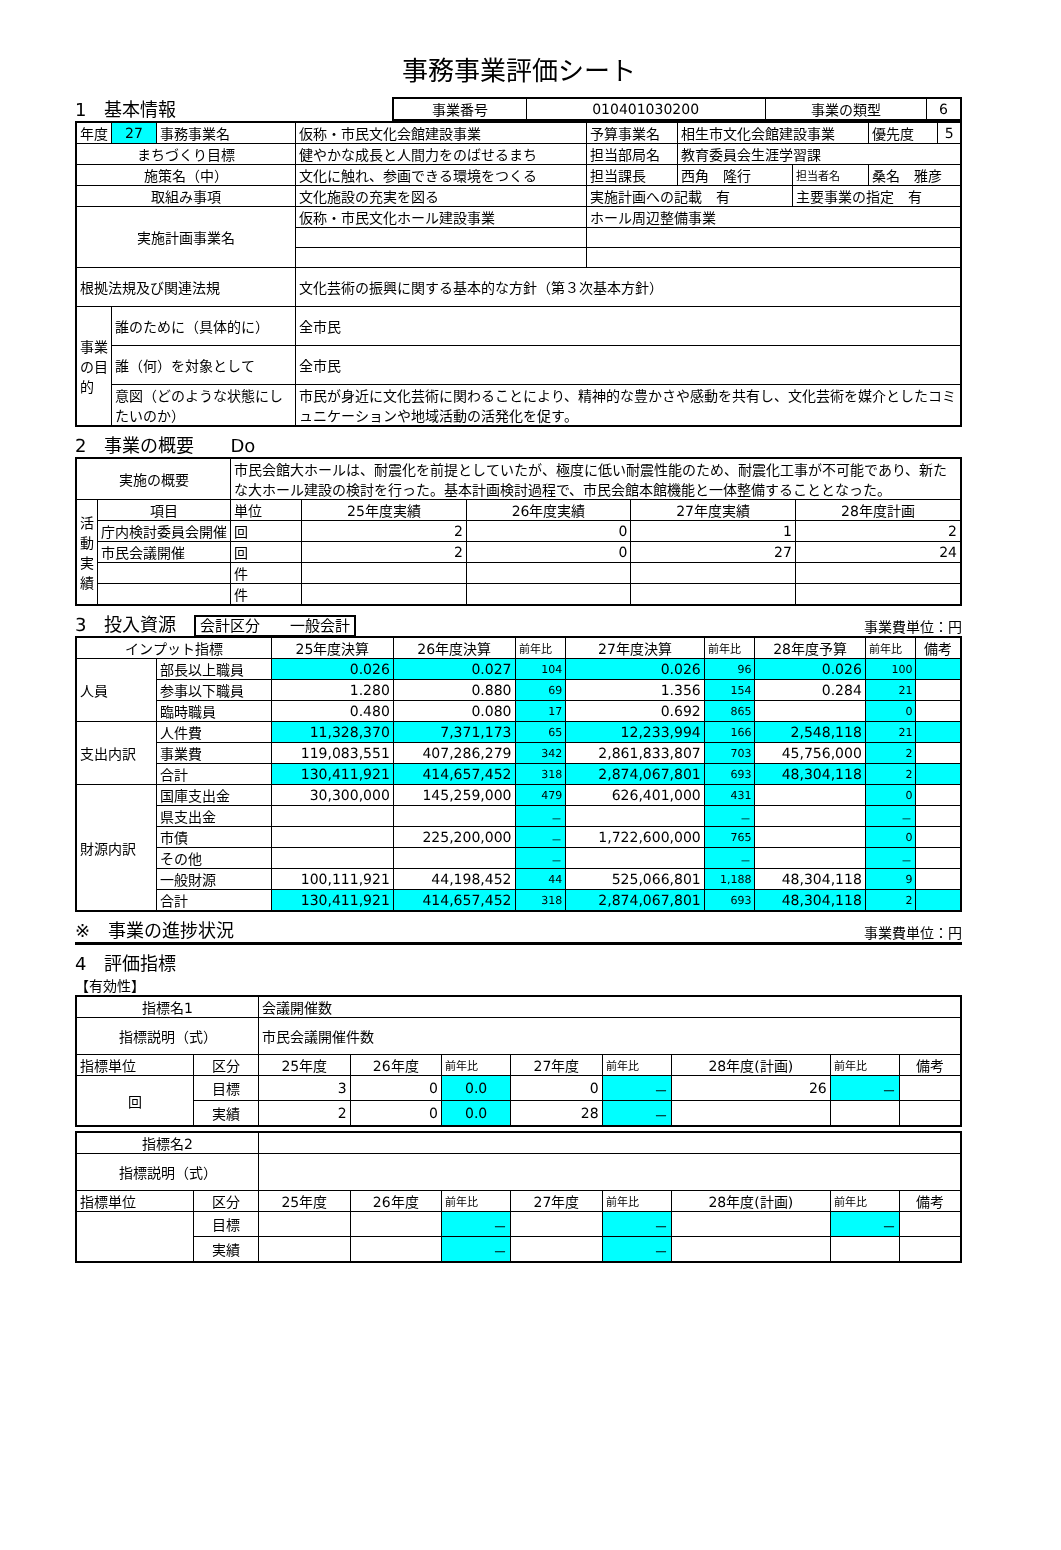事務事業評価シート
1　基本情報
| 事業番号 | 010401030200 | 事業の類型 | 6 |
| 年度 | 27 | 事務事業名 | 仮称・市民文化会館建設事業 | 予算事業名 | 相生市文化会館建設事業 | | 優先度 | 5 |
| まちづくり目標 | | | 健やかな成長と人間力をのばせるまち | 担当部局名 | 教育委員会生涯学習課 | | | |
| 施策名（中） | | | 文化に触れ、参画できる環境をつくる | 担当課長 | 西角 隆行 | 担当者名 | 桑名 雅彦 | |
| 取組み事項 | | | 文化施設の充実を図る | 実施計画への記載 有 | | 主要事業の指定 有 | | |
| 実施計画事業名 | | | 仮称・市民文化ホール建設事業 | ホール周辺整備事業 | | | | |
| 根拠法規及び関連法規 | | | 文化芸術の振興に関する基本的な方針（第３次基本方針） | | | | | |
| 事業の目的 | 誰のために（具体的に） | | 全市民 | | | | | |
| | 誰（何）を対象として | | 全市民 | | | | | |
| | 意図（どのような状態にしたいのか） | | 市民が身近に文化芸術に関わることにより、精神的な豊かさや感動を共有し、文化芸術を媒介としたコミュニケーションや地域活動の活発化を促す。 | | | | | |
2　事業の概要　　Do
| 実施の概要 | | 市民会館大ホールは、耐震化を前提としていたが、極度に低い耐震性能のため、耐震化工事が不可能であり、新たな大ホール建設の検討を行った。基本計画検討過程で、市民会館本館機能と一体整備することとなった。 | | | | |
| 活動実績 | 項目 | 単位 | 25年度実績 | 26年度実績 | 27年度実績 | 28年度計画 |
| | 庁内検討委員会開催 | 回 | 2 | 0 | 1 | 2 |
| | 市民会議開催 | 回 | 2 | 0 | 27 | 24 |
| | | 件 | | | | |
| | | 件 | | | | |
3　投入資源　会計区分　　一般会計
事業費単位：円
| インプット指標 | | 25年度決算 | 26年度決算 | 前年比 | 27年度決算 | 前年比 | 28年度予算 | 前年比 | 備考 |
| 人員 | 部長以上職員 | 0.026 | 0.027 | 104 | 0.026 | 96 | 0.026 | 100 | |
| | 参事以下職員 | 1.280 | 0.880 | 69 | 1.356 | 154 | 0.284 | 21 | |
| | 臨時職員 | 0.480 | 0.080 | 17 | 0.692 | 865 | | 0 | |
| 支出内訳 | 人件費 | 11,328,370 | 7,371,173 | 65 | 12,233,994 | 166 | 2,548,118 | 21 | |
| | 事業費 | 119,083,551 | 407,286,279 | 342 | 2,861,833,807 | 703 | 45,756,000 | 2 | |
| | 合計 | 130,411,921 | 414,657,452 | 318 | 2,874,067,801 | 693 | 48,304,118 | 2 | |
| 財源内訳 | 国庫支出金 | 30,300,000 | 145,259,000 | 479 | 626,401,000 | 431 | | 0 | |
| | 県支出金 | | | － | | － | | － | |
| | 市債 | | 225,200,000 | － | 1,722,600,000 | 765 | | 0 | |
| | その他 | | | － | | － | | － | |
| | 一般財源 | 100,111,921 | 44,198,452 | 44 | 525,066,801 | 1,188 | 48,304,118 | 9 | |
| | 合計 | 130,411,921 | 414,657,452 | 318 | 2,874,067,801 | 693 | 48,304,118 | 2 | |
※　事業の進捗状況
事業費単位：円
4　評価指標
【有効性】
| 指標名1 | | 会議開催数 | | | | | | | |
| 指標説明（式） | | 市民会議開催件数 | | | | | | | |
| 指標単位 | 区分 | 25年度 | 26年度 | 前年比 | 27年度 | 前年比 | 28年度(計画) | 前年比 | 備考 |
| 回 | 目標 | 3 | 0 | 0.0 | 0 | － | 26 | － | |
| | 実績 | 2 | 0 | 0.0 | 28 | － | | | |
| 指標名2 | | | | | | | | | |
| 指標説明（式） | | | | | | | | | |
| 指標単位 | 区分 | 25年度 | 26年度 | 前年比 | 27年度 | 前年比 | 28年度(計画) | 前年比 | 備考 |
| | 目標 | | | － | | － | | － | |
| | 実績 | | | － | | － | | | |